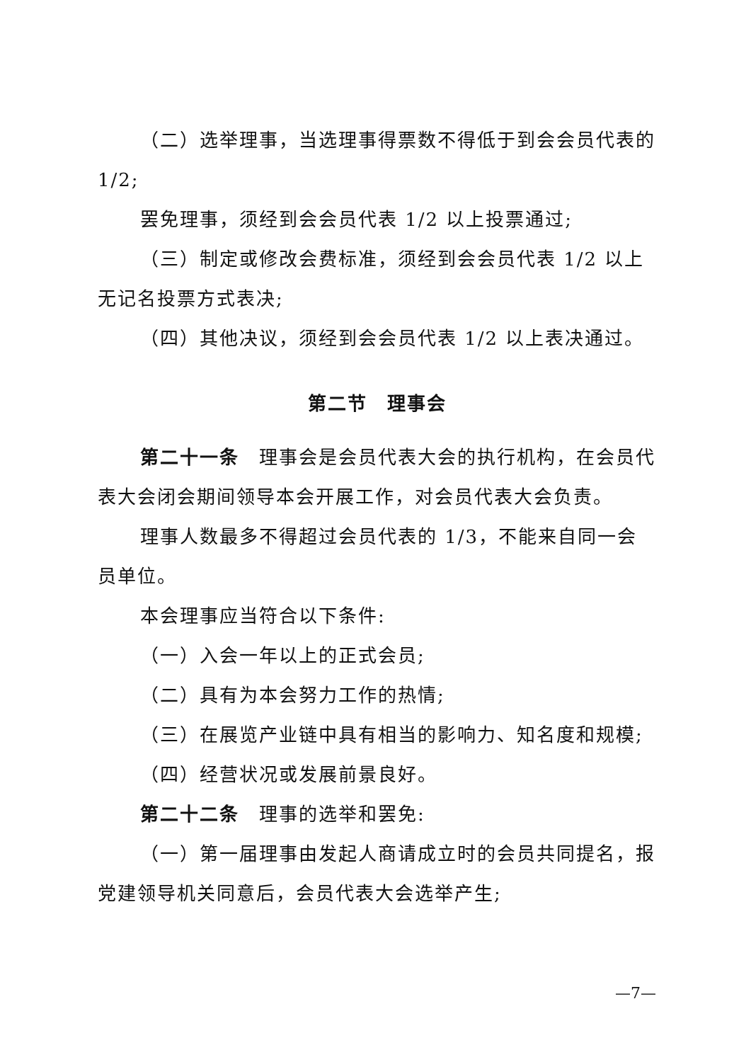（二）选举理事，当选理事得票数不得低于到会会员代表的1/2;
罢免理事，须经到会会员代表 1/2 以上投票通过;
（三）制定或修改会费标准，须经到会会员代表 1/2 以上无记名投票方式表决;
（四）其他决议，须经到会会员代表 1/2 以上表决通过。
第二节　理事会
第二十一条　理事会是会员代表大会的执行机构，在会员代表大会闭会期间领导本会开展工作，对会员代表大会负责。
理事人数最多不得超过会员代表的 1/3，不能来自同一会员单位。
本会理事应当符合以下条件:
（一）入会一年以上的正式会员;
（二）具有为本会努力工作的热情;
（三）在展览产业链中具有相当的影响力、知名度和规模;
（四）经营状况或发展前景良好。
第二十二条　理事的选举和罢免:
（一）第一届理事由发起人商请成立时的会员共同提名，报党建领导机关同意后，会员代表大会选举产生;
—7—